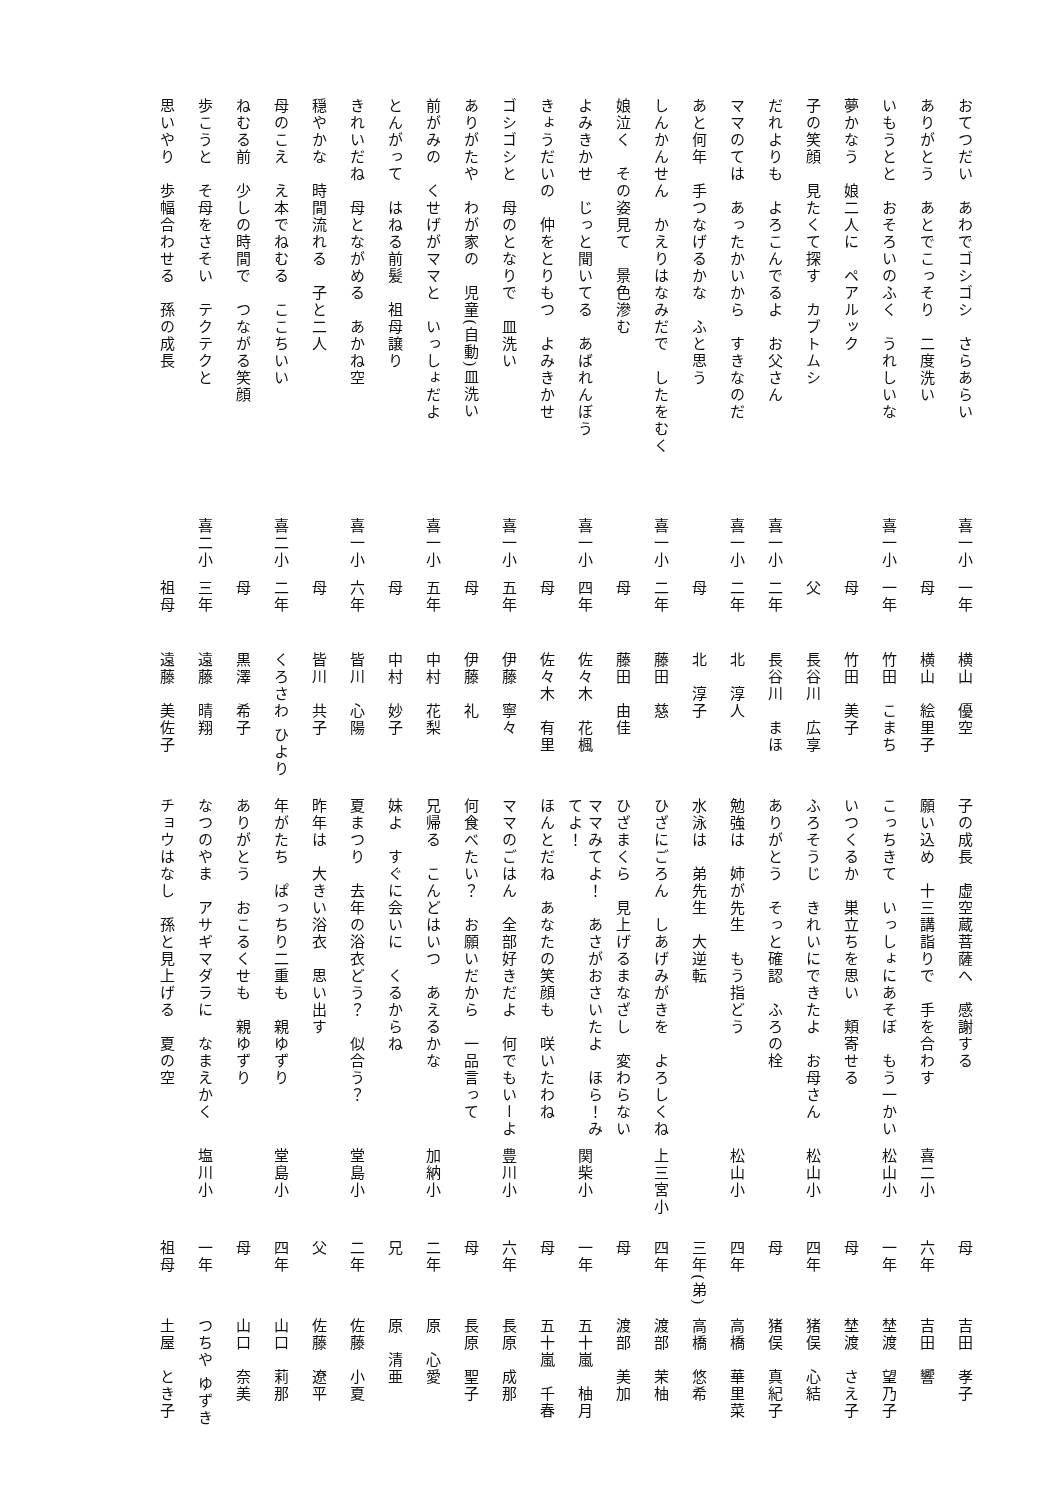おてつだい　あわでゴシゴシ　さらあらい
喜一小
一年
横山　優空
ありがとう　あとでこっそり　二度洗い
母
横山　絵里子
いもうとと　おそろいのふく　うれしいな
喜一小
一年
竹田　こまち
夢かなう　娘二人に　ペアルック
母
竹田　美子
子の笑顔　見たくて探す　カブトムシ
父
長谷川　広享
だれよりも　よろこんでるよ　お父さん
喜一小
二年
長谷川　まほ
ママのては　あったかいから　すきなのだ
喜一小
二年
北　淳人
あと何年　手つなげるかな　ふと思う
母
北　淳子
しんかんせん　かえりはなみだで　したをむく
喜一小
二年
藤田　慈
娘泣く　その姿見て　景色滲む
母
藤田　由佳
よみきかせ　じっと聞いてる　あばれんぼう
喜一小
四年
佐々木　花楓
きょうだいの　仲をとりもつ　よみきかせ
母
佐々木　有里
ゴシゴシと　母のとなりで　皿洗い
喜一小
五年
伊藤　寧々
ありがたや　わが家の　児童(自動)皿洗い
母
伊藤　礼
前がみの　くせげがママと　いっしょだよ
喜一小
五年
中村　花梨
とんがって　はねる前髪　祖母譲り
母
中村　妙子
きれいだね　母とながめる　あかね空
喜一小
六年
皆川　心陽
穏やかな　時間流れる　子と二人
母
皆川　共子
母のこえ　え本でねむる　ここちいい
喜二小
二年
くろさわ ひより
ねむる前　少しの時間で　つながる笑顔
母
黒澤　希子
歩こうと　そ母をさそい　テクテクと
喜二小
三年
遠藤　晴翔
思いやり　歩幅合わせる　孫の成長
祖母
遠藤　美佐子
子の成長　虚空蔵菩薩へ　感謝する
母
吉田　孝子
願い込め　十三講詣りで　手を合わす
喜二小
六年
吉田　響
こっちきて　いっしょにあそぼ　もう一かい
松山小
一年
埜渡　望乃子
いつくるか　巣立ちを思い　頬寄せる
母
埜渡　さえ子
ふろそうじ　きれいにできたよ　お母さん
松山小
四年
猪俣　心結
ありがとう　そっと確認　ふろの栓
母
猪俣　真紀子
勉強は　姉が先生　もう指どう
松山小
四年
高橋　華里菜
水泳は　弟先生　大逆転
三年(弟)
高橋　悠希
ひざにごろん　しあげみがきを　よろしくね
上三宮小
四年
渡部　茉柚
ひざまくら　見上げるまなざし　変わらない
母
渡部　美加
ママみてよ！　あさがおさいたよ　ほら！みてよ！
関柴小
一年
五十嵐　柚月
ほんとだね　あなたの笑顔も　咲いたわね
母
五十嵐　千春
ママのごはん　全部好きだよ　何でもいーよ
豊川小
六年
長原　成那
何食べたい？　お願いだから　一品言って
母
長原　聖子
兄帰る　こんどはいつ　あえるかな
加納小
二年
原　心愛
妹よ　すぐに会いに　くるからね
兄
原　清亜
夏まつり　去年の浴衣どう？　似合う？
堂島小
二年
佐藤　小夏
昨年は　大きい浴衣　思い出す
父
佐藤　遼平
年がたち　ぱっちり二重も　親ゆずり
堂島小
四年
山口　莉那
ありがとう　おこるくせも　親ゆずり
母
山口　奈美
なつのやま　アサギマダラに　なまえかく
塩川小
一年
つちや ゆずき
チョウはなし　孫と見上げる　夏の空
祖母
土屋　とき子